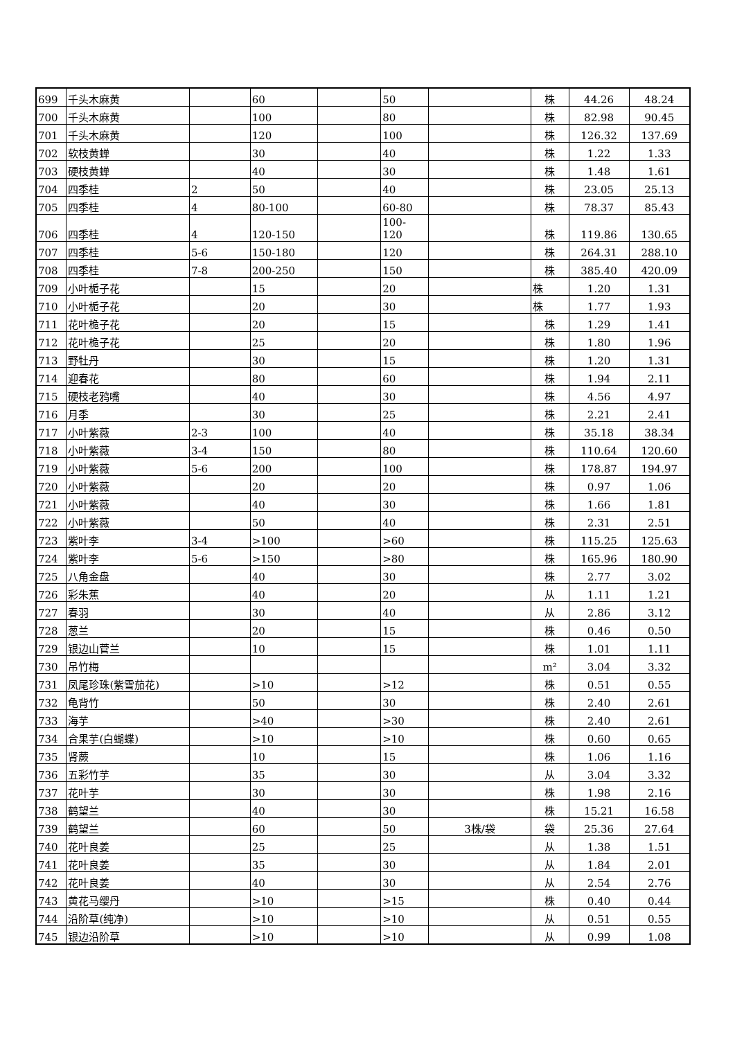| 699 | 千头木麻黄 | | 60 | | 50 | | 株 | 44.26 | 48.24 |
| 700 | 千头木麻黄 | | 100 | | 80 | | 株 | 82.98 | 90.45 |
| 701 | 千头木麻黄 | | 120 | | 100 | | 株 | 126.32 | 137.69 |
| 702 | 软枝黄蝉 | | 30 | | 40 | | 株 | 1.22 | 1.33 |
| 703 | 硬枝黄蝉 | | 40 | | 30 | | 株 | 1.48 | 1.61 |
| 704 | 四季桂 | 2 | 50 | | 40 | | 株 | 23.05 | 25.13 |
| 705 | 四季桂 | 4 | 80-100 | | 60-80 | | 株 | 78.37 | 85.43 |
| 706 | 四季桂 | 4 | 120-150 | | 100- 120 | | 株 | 119.86 | 130.65 |
| 707 | 四季桂 | 5-6 | 150-180 | | 120 | | 株 | 264.31 | 288.10 |
| 708 | 四季桂 | 7-8 | 200-250 | | 150 | | 株 | 385.40 | 420.09 |
| 709 | 小叶栀子花 | | 15 | | 20 | | 株 | 1.20 | 1.31 |
| 710 | 小叶栀子花 | | 20 | | 30 | | 株 | 1.77 | 1.93 |
| 711 | 花叶桅子花 | | 20 | | 15 | | 株 | 1.29 | 1.41 |
| 712 | 花叶桅子花 | | 25 | | 20 | | 株 | 1.80 | 1.96 |
| 713 | 野牡丹 | | 30 | | 15 | | 株 | 1.20 | 1.31 |
| 714 | 迎春花 | | 80 | | 60 | | 株 | 1.94 | 2.11 |
| 715 | 硬枝老鸦嘴 | | 40 | | 30 | | 株 | 4.56 | 4.97 |
| 716 | 月季 | | 30 | | 25 | | 株 | 2.21 | 2.41 |
| 717 | 小叶紫薇 | 2-3 | 100 | | 40 | | 株 | 35.18 | 38.34 |
| 718 | 小叶紫薇 | 3-4 | 150 | | 80 | | 株 | 110.64 | 120.60 |
| 719 | 小叶紫薇 | 5-6 | 200 | | 100 | | 株 | 178.87 | 194.97 |
| 720 | 小叶紫薇 | | 20 | | 20 | | 株 | 0.97 | 1.06 |
| 721 | 小叶紫薇 | | 40 | | 30 | | 株 | 1.66 | 1.81 |
| 722 | 小叶紫薇 | | 50 | | 40 | | 株 | 2.31 | 2.51 |
| 723 | 紫叶李 | 3-4 | >100 | | >60 | | 株 | 115.25 | 125.63 |
| 724 | 紫叶李 | 5-6 | >150 | | >80 | | 株 | 165.96 | 180.90 |
| 725 | 八角金盘 | | 40 | | 30 | | 株 | 2.77 | 3.02 |
| 726 | 彩朱蕉 | | 40 | | 20 | | 从 | 1.11 | 1.21 |
| 727 | 春羽 | | 30 | | 40 | | 从 | 2.86 | 3.12 |
| 728 | 葱兰 | | 20 | | 15 | | 株 | 0.46 | 0.50 |
| 729 | 银边山菅兰 | | 10 | | 15 | | 株 | 1.01 | 1.11 |
| 730 | 吊竹梅 | | | | | | m² | 3.04 | 3.32 |
| 731 | 凤尾珍珠(紫雪茄花) | | >10 | | >12 | | 株 | 0.51 | 0.55 |
| 732 | 龟背竹 | | 50 | | 30 | | 株 | 2.40 | 2.61 |
| 733 | 海芋 | | >40 | | >30 | | 株 | 2.40 | 2.61 |
| 734 | 合果芋(白蝴蝶) | | >10 | | >10 | | 株 | 0.60 | 0.65 |
| 735 | 肾蕨 | | 10 | | 15 | | 株 | 1.06 | 1.16 |
| 736 | 五彩竹芋 | | 35 | | 30 | | 从 | 3.04 | 3.32 |
| 737 | 花叶芋 | | 30 | | 30 | | 株 | 1.98 | 2.16 |
| 738 | 鹤望兰 | | 40 | | 30 | | 株 | 15.21 | 16.58 |
| 739 | 鹤望兰 | | 60 | | 50 | 3株/袋 | 袋 | 25.36 | 27.64 |
| 740 | 花叶良姜 | | 25 | | 25 | | 从 | 1.38 | 1.51 |
| 741 | 花叶良姜 | | 35 | | 30 | | 从 | 1.84 | 2.01 |
| 742 | 花叶良姜 | | 40 | | 30 | | 从 | 2.54 | 2.76 |
| 743 | 黄花马缨丹 | | >10 | | >15 | | 株 | 0.40 | 0.44 |
| 744 | 沿阶草(纯净) | | >10 | | >10 | | 从 | 0.51 | 0.55 |
| 745 | 银边沿阶草 | | >10 | | >10 | | 从 | 0.99 | 1.08 |